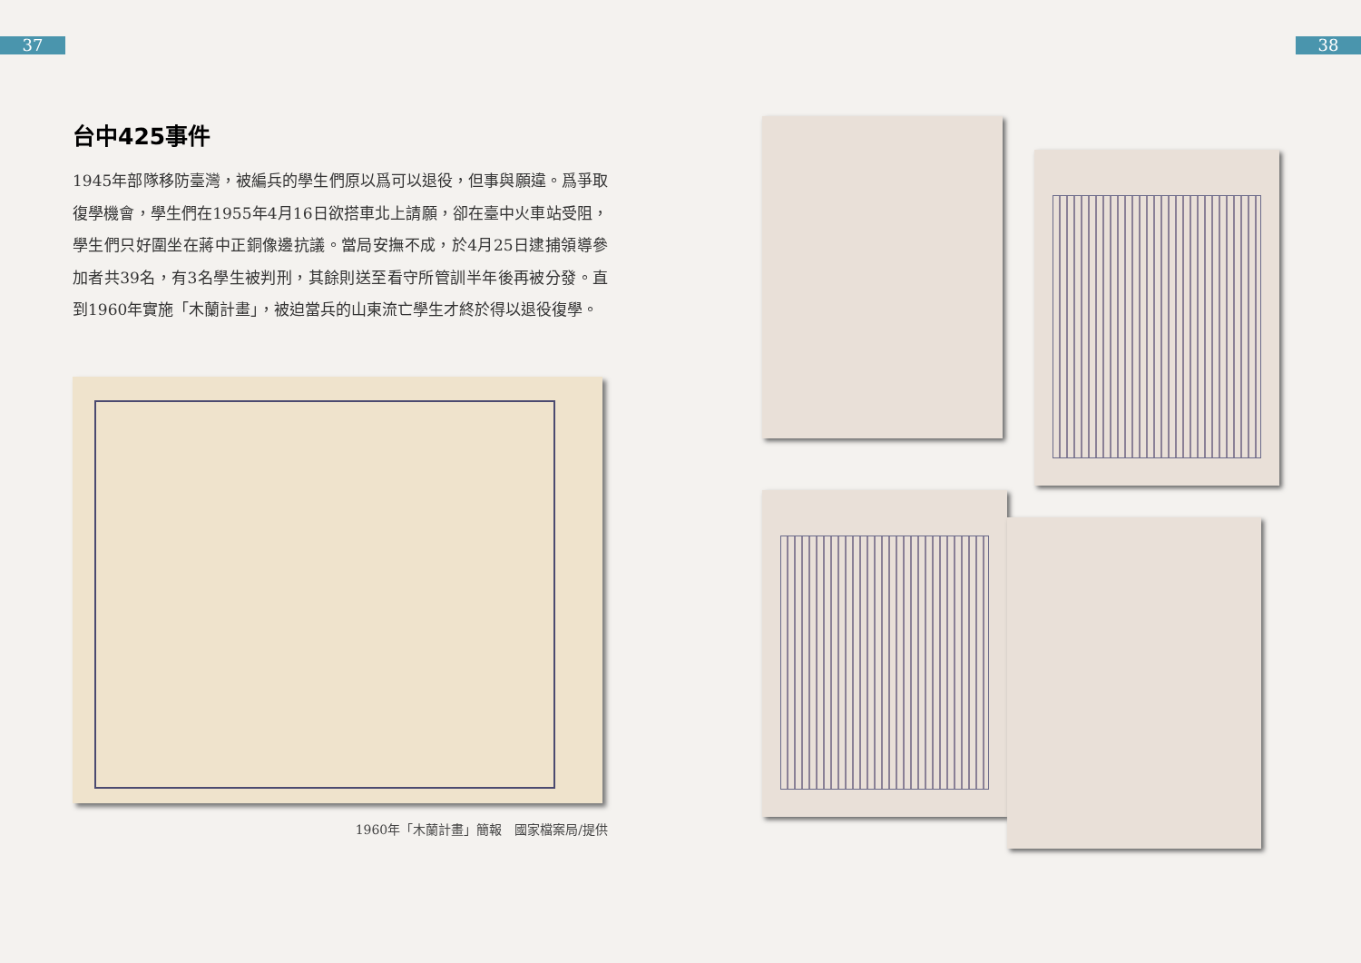37 38
台中425事件
1945年部隊移防臺灣，被編兵的學生們原以爲可以退役，但事與願違。爲爭取復學機會，學生們在1955年4月16日欲搭車北上請願，卻在臺中火車站受阻，學生們只好圍坐在蔣中正銅像邊抗議。當局安撫不成，於4月25日逮捕領導參加者共39名，有3名學生被判刑，其餘則送至看守所管訓半年後再被分發。直到1960年實施「木蘭計畫」，被迫當兵的山東流亡學生才終於得以退役復學。
1960年「木蘭計畫」簡報　國家檔案局/提供